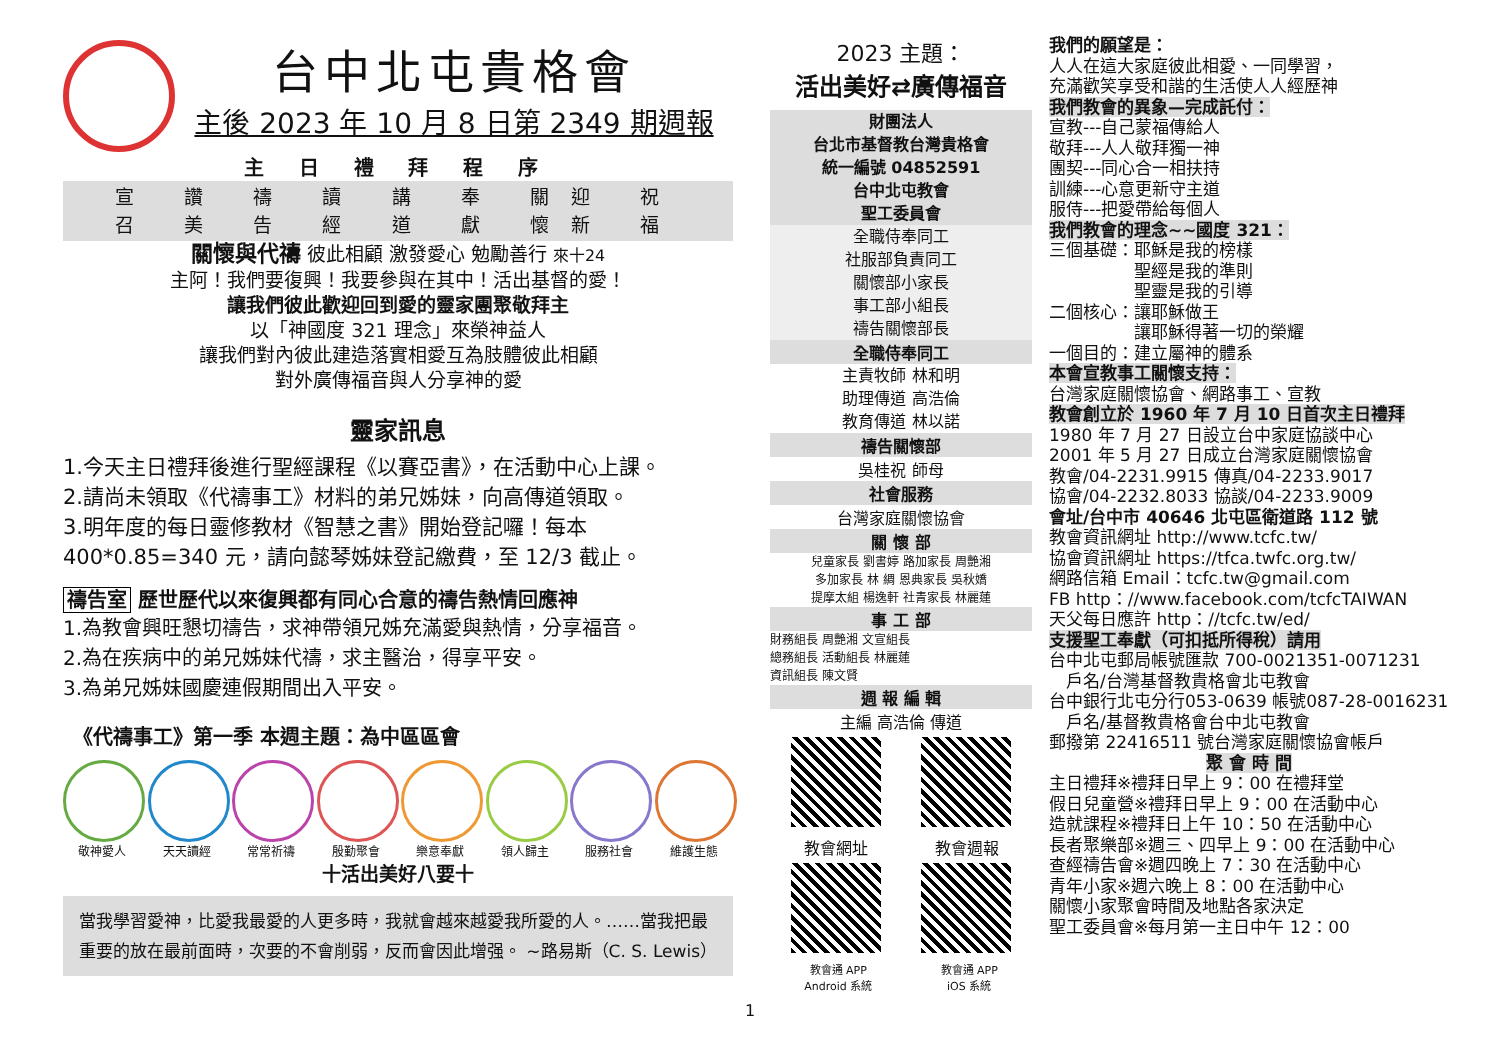台中北屯貴格會
主後 2023 年 10 月 8 日第 2349 期週報
主 日 禮 拜 程 序
宣 讚 禱 讀 講 奉 關迎 祝
召 美 告 經 道 獻 懷新 福
關懷與代禱 彼此相顧 激發愛心 勉勵善行 來十24
主阿！我們要復興！我要參與在其中！活出基督的愛！
讓我們彼此歡迎回到愛的靈家團聚敬拜主
以「神國度 321 理念」來榮神益人
讓我們對內彼此建造落實相愛互為肢體彼此相顧
對外廣傳福音與人分享神的愛
靈家訊息
1.今天主日禮拜後進行聖經課程《以賽亞書》，在活動中心上課。
2.請尚未領取《代禱事工》材料的弟兄姊妹，向高傳道領取。
3.明年度的每日靈修教材《智慧之書》開始登記囉！每本 400*0.85=340 元，請向懿琴姊妹登記繳費，至 12/3 截止。
禱告室 歷世歷代以來復興都有同心合意的禱告熱情回應神
1.為教會興旺懇切禱告，求神帶領兄姊充滿愛與熱情，分享福音。
2.為在疾病中的弟兄姊妹代禱，求主醫治，得享平安。
3.為弟兄姊妹國慶連假期間出入平安。
《代禱事工》第一季 本週主題：為中區區會
敬神愛人 天天讀經 常常祈禱 殷勤聚會 樂意奉獻 領人歸主 服務社會 維護生態
十活出美好八要十
當我學習愛神，比愛我最愛的人更多時，我就會越來越愛我所愛的人。……當我把最重要的放在最前面時，次要的不會削弱，反而會因此增强。 ~路易斯（C. S. Lewis）
2023 主題：
活出美好⇄廣傳福音
財團法人
台北市基督教台灣貴格會
統一編號 04852591
台中北屯教會
聖工委員會
全職侍奉同工
社服部負責同工
關懷部小家長
事工部小組長
禱告關懷部長
全職侍奉同工
主責牧師 林和明
助理傳道 高浩倫
教育傳道 林以諾
禱告關懷部
吳桂祝 師母
社會服務
台灣家庭關懷協會
關 懷 部
兒童家長 劉書婷 路加家長 周艷湘
多加家長 林 綢 恩典家長 吳秋嬌
提摩太組 楊逸軒 社青家長 林麗蓮
事 工 部
財務組長 周艷湘 文宣組長
總務組長 活動組長 林麗蓮
資訊組長 陳文賢
週 報 編 輯
主編 高浩倫 傳道
教會網址 教會週報
教會通 APP
Android 系統 教會通 APP
iOS 系統
我們的願望是：
人人在這大家庭彼此相愛、一同學習，
充滿歡笑享受和諧的生活使人人經歷神
我們教會的異象—完成託付：
宣教---自己蒙福傳給人
敬拜---人人敬拜獨一神
團契---同心合一相扶持
訓練---心意更新守主道
服侍---把愛帶給每個人
我們教會的理念~~國度 321：
三個基礎：耶穌是我的榜樣
　　　　　聖經是我的準則
　　　　　聖靈是我的引導
二個核心：讓耶穌做王
　　　　　讓耶穌得著一切的榮耀
一個目的：建立屬神的體系
本會宣教事工關懷支持：
台灣家庭關懷協會、網路事工、宣教
教會創立於 1960 年 7 月 10 日首次主日禮拜
1980 年 7 月 27 日設立台中家庭協談中心
2001 年 5 月 27 日成立台灣家庭關懷協會
教會/04-2231.9915 傳真/04-2233.9017
協會/04-2232.8033 協談/04-2233.9009
會址/台中市 40646 北屯區衛道路 112 號
教會資訊網址 http://www.tcfc.tw/
協會資訊網址 https://tfca.twfc.org.tw/
網路信箱 Email：tcfc.tw@gmail.com
FB http：//www.facebook.com/tcfcTAIWAN
天父每日應許 http：//tcfc.tw/ed/
支援聖工奉獻（可扣抵所得稅）請用
台中北屯郵局帳號匯款 700-0021351-0071231
　戶名/台灣基督教貴格會北屯教會
台中銀行北屯分行053-0639 帳號087-28-0016231
　戶名/基督教貴格會台中北屯教會
郵撥第 22416511 號台灣家庭關懷協會帳戶
聚 會 時 間
主日禮拜※禮拜日早上 9：00 在禮拜堂
假日兒童營※禮拜日早上 9：00 在活動中心
造就課程※禮拜日上午 10：50 在活動中心
長者聚樂部※週三、四早上 9：00 在活動中心
查經禱告會※週四晚上 7：30 在活動中心
青年小家※週六晚上 8：00 在活動中心
關懷小家聚會時間及地點各家決定
聖工委員會※每月第一主日中午 12：00
1